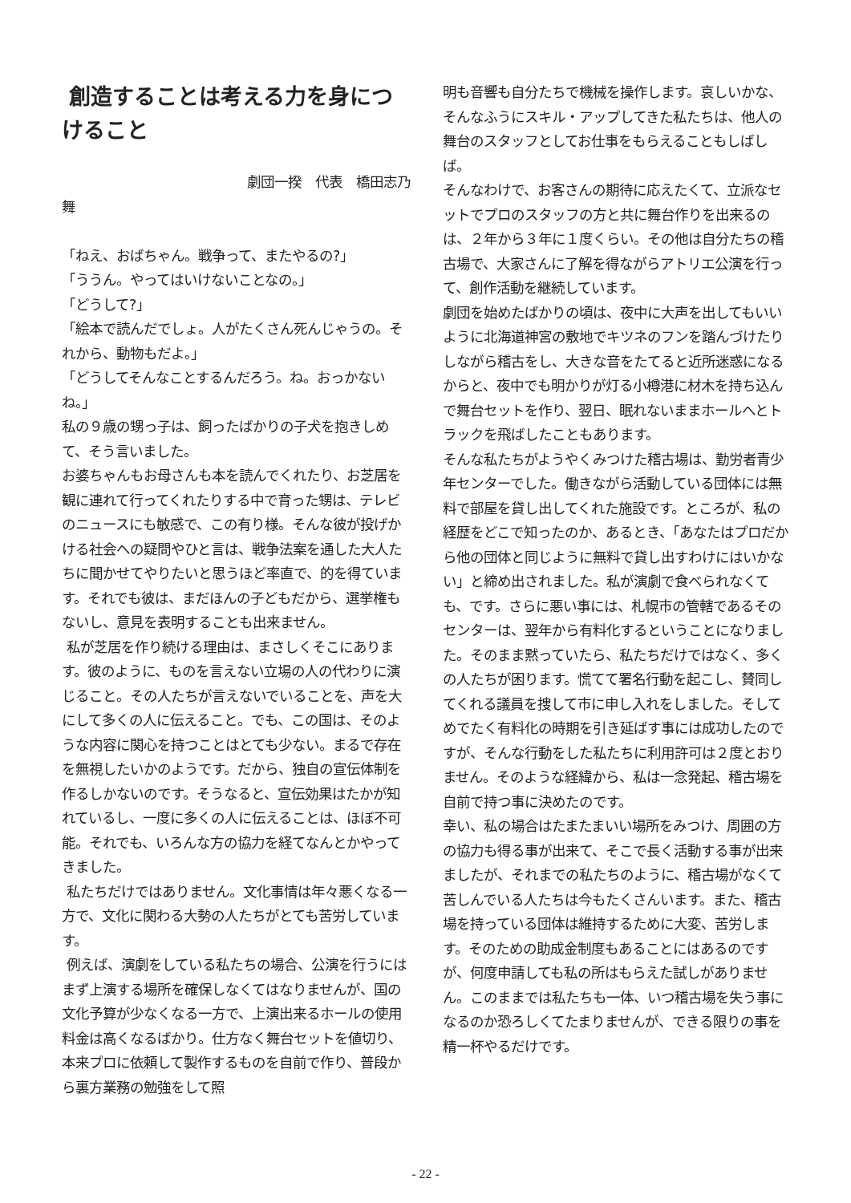創造することは考える力を身につけること
劇団一揆　代表　橋田志乃
舞
「ねえ、おばちゃん。戦争って、またやるの?」
「ううん。やってはいけないことなの。」
「どうして?」
「絵本で読んだでしょ。人がたくさん死んじゃうの。それから、動物もだよ。」
「どうしてそんなことするんだろう。ね。おっかないね。」
私の９歳の甥っ子は、飼ったばかりの子犬を抱きしめて、そう言いました。
お婆ちゃんもお母さんも本を読んでくれたり、お芝居を観に連れて行ってくれたりする中で育った甥は、テレビのニュースにも敏感で、この有り様。そんな彼が投げかける社会への疑問やひと言は、戦争法案を通した大人たちに聞かせてやりたいと思うほど率直で、的を得ています。それでも彼は、まだほんの子どもだから、選挙権もないし、意見を表明することも出来ません。
私が芝居を作り続ける理由は、まさしくそこにあります。彼のように、ものを言えない立場の人の代わりに演じること。その人たちが言えないでいることを、声を大にして多くの人に伝えること。でも、この国は、そのような内容に関心を持つことはとても少ない。まるで存在を無視したいかのようです。だから、独自の宣伝体制を作るしかないのです。そうなると、宣伝効果はたかが知れているし、一度に多くの人に伝えることは、ほぼ不可能。それでも、いろんな方の協力を経てなんとかやってきました。
私たちだけではありません。文化事情は年々悪くなる一方で、文化に関わる大勢の人たちがとても苦労しています。
例えば、演劇をしている私たちの場合、公演を行うにはまず上演する場所を確保しなくてはなりませんが、国の文化予算が少なくなる一方で、上演出来るホールの使用料金は高くなるばかり。仕方なく舞台セットを値切り、本来プロに依頼して製作するものを自前で作り、普段から裏方業務の勉強をして照
明も音響も自分たちで機械を操作します。哀しいかな、そんなふうにスキル・アップしてきた私たちは、他人の舞台のスタッフとしてお仕事をもらえることもしばしば。
そんなわけで、お客さんの期待に応えたくて、立派なセットでプロのスタッフの方と共に舞台作りを出来るのは、２年から３年に１度くらい。その他は自分たちの稽古場で、大家さんに了解を得ながらアトリエ公演を行って、創作活動を継続しています。
劇団を始めたばかりの頃は、夜中に大声を出してもいいように北海道神宮の敷地でキツネのフンを踏んづけたりしながら稽古をし、大きな音をたてると近所迷惑になるからと、夜中でも明かりが灯る小樽港に材木を持ち込んで舞台セットを作り、翌日、眠れないままホールへとトラックを飛ばしたこともあります。
そんな私たちがようやくみつけた稽古場は、勤労者青少年センターでした。働きながら活動している団体には無料で部屋を貸し出してくれた施設です。ところが、私の経歴をどこで知ったのか、あるとき、「あなたはプロだから他の団体と同じように無料で貸し出すわけにはいかない」と締め出されました。私が演劇で食べられなくても、です。さらに悪い事には、札幌市の管轄であるそのセンターは、翌年から有料化するということになりました。そのまま黙っていたら、私たちだけではなく、多くの人たちが困ります。慌てて署名行動を起こし、賛同してくれる議員を捜して市に申し入れをしました。そしてめでたく有料化の時期を引き延ばす事には成功したのですが、そんな行動をした私たちに利用許可は２度とおりません。そのような経緯から、私は一念発起、稽古場を自前で持つ事に決めたのです。
幸い、私の場合はたまたまいい場所をみつけ、周囲の方の協力も得る事が出来て、そこで長く活動する事が出来ましたが、それまでの私たちのように、稽古場がなくて苦しんでいる人たちは今もたくさんいます。また、稽古場を持っている団体は維持するために大変、苦労します。そのための助成金制度もあることにはあるのですが、何度申請しても私の所はもらえた試しがありません。このままでは私たちも一体、いつ稽古場を失う事になるのか恐ろしくてたまりませんが、できる限りの事を精一杯やるだけです。
- 22 -